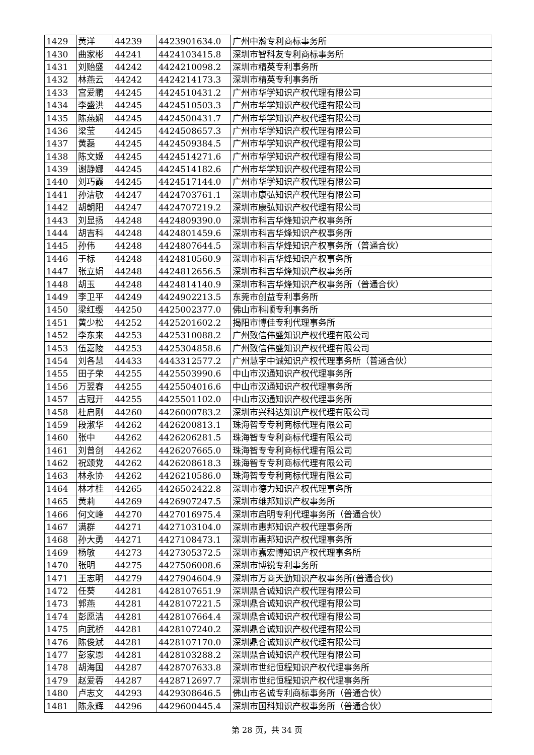| 1429 | 黄洋 | 44239 | 4423901634.0 | 广州中瀚专利商标事务所 |
| 1430 | 曲家彬 | 44241 | 4424103415.8 | 深圳市智科友专利商标事务所 |
| 1431 | 刘贻盛 | 44242 | 4424210098.2 | 深圳市精英专利事务所 |
| 1432 | 林燕云 | 44242 | 4424214173.3 | 深圳市精英专利事务所 |
| 1433 | 宫爱鹏 | 44245 | 4424510431.2 | 广州市华学知识产权代理有限公司 |
| 1434 | 李盛洪 | 44245 | 4424510503.3 | 广州市华学知识产权代理有限公司 |
| 1435 | 陈燕娴 | 44245 | 4424500431.7 | 广州市华学知识产权代理有限公司 |
| 1436 | 梁莹 | 44245 | 4424508657.3 | 广州市华学知识产权代理有限公司 |
| 1437 | 黄磊 | 44245 | 4424509384.5 | 广州市华学知识产权代理有限公司 |
| 1438 | 陈文姬 | 44245 | 4424514271.6 | 广州市华学知识产权代理有限公司 |
| 1439 | 谢静娜 | 44245 | 4424514182.6 | 广州市华学知识产权代理有限公司 |
| 1440 | 刘巧霞 | 44245 | 4424517144.0 | 广州市华学知识产权代理有限公司 |
| 1441 | 孙洁敏 | 44247 | 4424703761.1 | 深圳市康弘知识产权代理有限公司 |
| 1442 | 胡朝阳 | 44247 | 4424707219.2 | 深圳市康弘知识产权代理有限公司 |
| 1443 | 刘显扬 | 44248 | 4424809390.0 | 深圳市科吉华烽知识产权事务所 |
| 1444 | 胡吉科 | 44248 | 4424801459.6 | 深圳市科吉华烽知识产权事务所 |
| 1445 | 孙伟 | 44248 | 4424807644.5 | 深圳市科吉华烽知识产权事务所（普通合伙） |
| 1446 | 于标 | 44248 | 4424810560.9 | 深圳市科吉华烽知识产权事务所 |
| 1447 | 张立娟 | 44248 | 4424812656.5 | 深圳市科吉华烽知识产权事务所 |
| 1448 | 胡玉 | 44248 | 4424814140.9 | 深圳市科吉华烽知识产权事务所（普通合伙） |
| 1449 | 李卫平 | 44249 | 4424902213.5 | 东莞市创益专利事务所 |
| 1450 | 梁红缨 | 44250 | 4425002377.0 | 佛山市科顺专利事务所 |
| 1451 | 黄少松 | 44252 | 4425201602.2 | 揭阳市博佳专利代理事务所 |
| 1452 | 李东来 | 44253 | 4425310088.2 | 广州致信伟盛知识产权代理有限公司 |
| 1453 | 伍嘉陵 | 44253 | 4425304858.6 | 广州致信伟盛知识产权代理有限公司 |
| 1454 | 刘各慧 | 44433 | 4443312577.2 | 广州慧宇中诚知识产权代理事务所（普通合伙） |
| 1455 | 田子荣 | 44255 | 4425503990.6 | 中山市汉通知识产权代理事务所 |
| 1456 | 万翌春 | 44255 | 4425504016.6 | 中山市汉通知识产权代理事务所 |
| 1457 | 古冠开 | 44255 | 4425501102.0 | 中山市汉通知识产权代理事务所 |
| 1458 | 杜启刚 | 44260 | 4426000783.2 | 深圳市兴科达知识产权代理有限公司 |
| 1459 | 段淑华 | 44262 | 4426200813.1 | 珠海智专专利商标代理有限公司 |
| 1460 | 张中 | 44262 | 4426206281.5 | 珠海智专专利商标代理有限公司 |
| 1461 | 刘曾剑 | 44262 | 4426207665.0 | 珠海智专专利商标代理有限公司 |
| 1462 | 祝颂党 | 44262 | 4426208618.3 | 珠海智专专利商标代理有限公司 |
| 1463 | 林永协 | 44262 | 4426210586.0 | 珠海智专专利商标代理有限公司 |
| 1464 | 林才桂 | 44265 | 4426502422.8 | 深圳市德力知识产权代理事务所 |
| 1465 | 黄莉 | 44269 | 4426907247.5 | 深圳市维邦知识产权事务所 |
| 1466 | 何文峰 | 44270 | 4427016975.4 | 深圳市启明专利代理事务所（普通合伙） |
| 1467 | 满群 | 44271 | 4427103104.0 | 深圳市惠邦知识产权代理事务所 |
| 1468 | 孙大勇 | 44271 | 4427108473.1 | 深圳市惠邦知识产权代理事务所 |
| 1469 | 杨敏 | 44273 | 4427305372.5 | 深圳市嘉宏博知识产权代理事务所 |
| 1470 | 张明 | 44275 | 4427506008.6 | 深圳市博锐专利事务所 |
| 1471 | 王志明 | 44279 | 4427904604.9 | 深圳市万商天勤知识产权事务所(普通合伙) |
| 1472 | 任葵 | 44281 | 4428107651.9 | 深圳鼎合诚知识产权代理有限公司 |
| 1473 | 郭燕 | 44281 | 4428107221.5 | 深圳鼎合诚知识产权代理有限公司 |
| 1474 | 彭愿洁 | 44281 | 4428107664.4 | 深圳鼎合诚知识产权代理有限公司 |
| 1475 | 向武桥 | 44281 | 4428107240.2 | 深圳鼎合诚知识产权代理有限公司 |
| 1476 | 陈俊斌 | 44281 | 4428107170.0 | 深圳鼎合诚知识产权代理有限公司 |
| 1477 | 彭家恩 | 44281 | 4428103288.2 | 深圳鼎合诚知识产权代理有限公司 |
| 1478 | 胡海国 | 44287 | 4428707633.8 | 深圳市世纪恒程知识产权代理事务所 |
| 1479 | 赵爱蓉 | 44287 | 4428712697.7 | 深圳市世纪恒程知识产权代理事务所 |
| 1480 | 卢志文 | 44293 | 4429308646.5 | 佛山市名诚专利商标事务所（普通合伙） |
| 1481 | 陈永辉 | 44296 | 4429600445.4 | 深圳市国科知识产权事务所（普通合伙） |
第 28 页，共 34 页